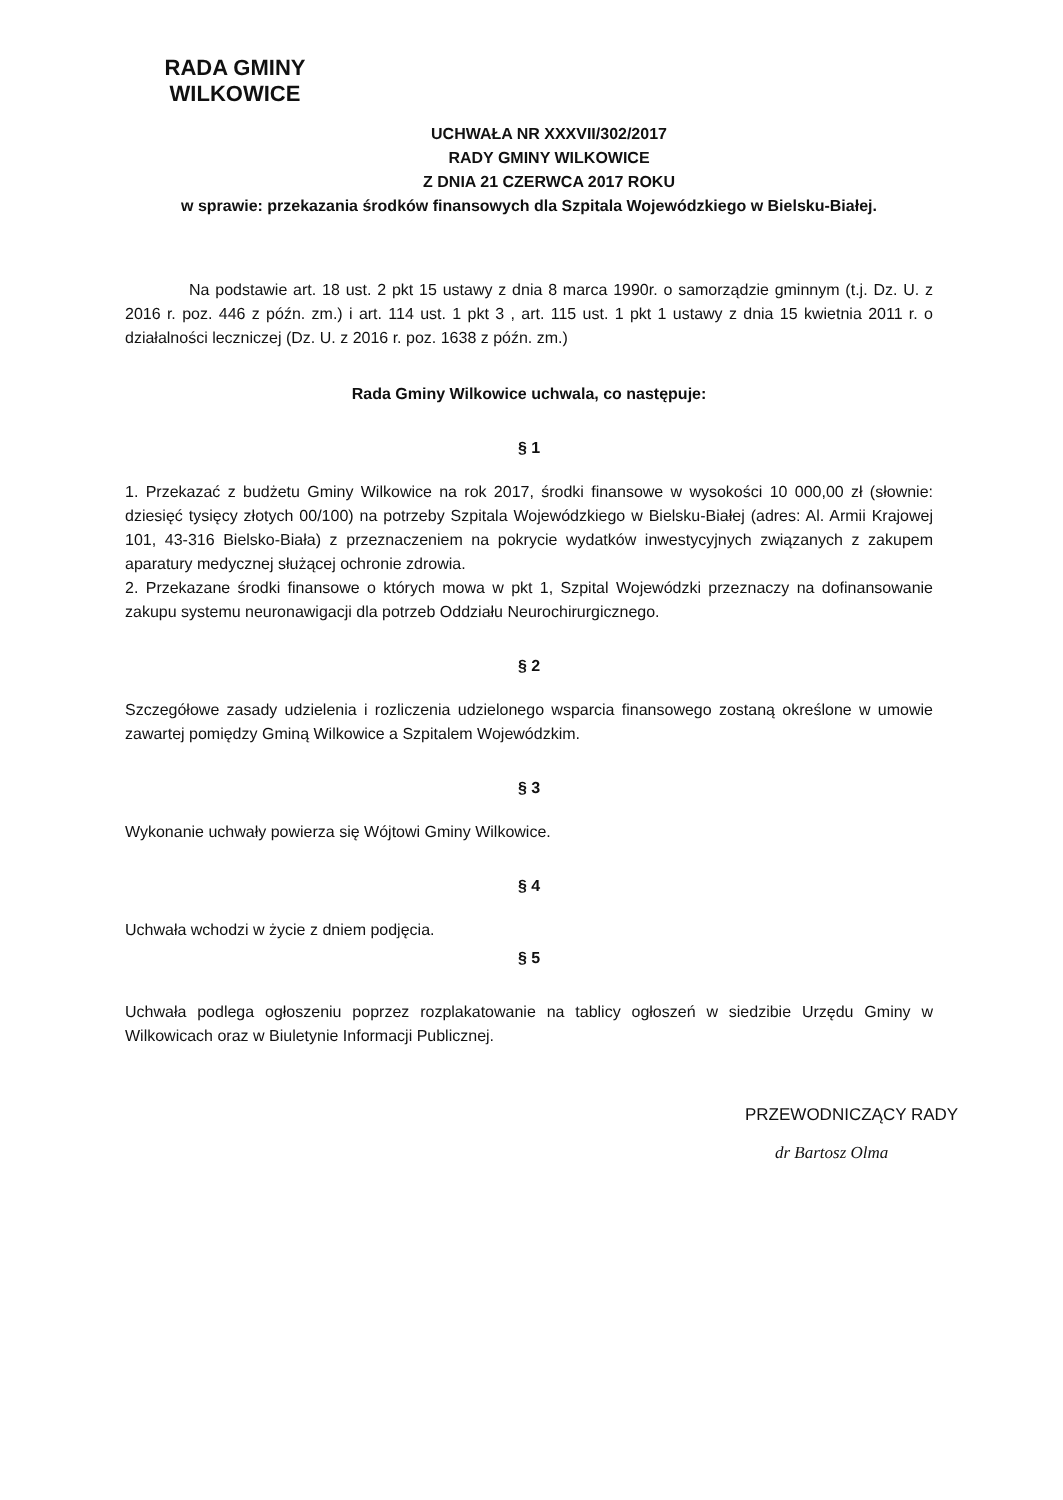RADA GMINY
WILKOWICE
UCHWAŁA NR XXXVII/302/2017
RADY GMINY WILKOWICE
Z DNIA 21 CZERWCA 2017 ROKU
w sprawie: przekazania środków finansowych dla Szpitala Wojewódzkiego w Bielsku-Białej.
Na podstawie art. 18 ust. 2 pkt 15 ustawy z dnia 8 marca 1990r. o samorządzie gminnym (t.j. Dz. U. z 2016 r. poz. 446 z późn. zm.) i art. 114 ust. 1 pkt 3 , art. 115 ust. 1 pkt 1 ustawy z dnia 15 kwietnia 2011 r. o działalności leczniczej (Dz. U. z 2016 r. poz. 1638 z późn. zm.)
Rada Gminy Wilkowice uchwala, co następuje:
§ 1
1. Przekazać z budżetu Gminy Wilkowice na rok 2017, środki finansowe w wysokości 10 000,00 zł (słownie: dziesięć tysięcy złotych 00/100) na potrzeby Szpitala Wojewódzkiego w Bielsku-Białej (adres: Al. Armii Krajowej 101, 43-316 Bielsko-Biała) z przeznaczeniem na pokrycie wydatków inwestycyjnych związanych z zakupem aparatury medycznej służącej ochronie zdrowia.
2. Przekazane środki finansowe o których mowa w pkt 1, Szpital Wojewódzki przeznaczy na dofinansowanie zakupu systemu neuronawigacji dla potrzeb Oddziału Neurochirurgicznego.
§ 2
Szczegółowe zasady udzielenia i rozliczenia udzielonego wsparcia finansowego zostaną określone w umowie zawartej pomiędzy Gminą Wilkowice a Szpitalem Wojewódzkim.
§ 3
Wykonanie uchwały powierza się Wójtowi Gminy Wilkowice.
§ 4
Uchwała wchodzi w życie z dniem podjęcia.
§ 5
Uchwała podlega ogłoszeniu poprzez rozplakatowanie na tablicy ogłoszeń w siedzibie Urzędu Gminy w Wilkowicach oraz w Biuletynie Informacji Publicznej.
PRZEWODNICZĄCY RADY
dr Bartosz Olma